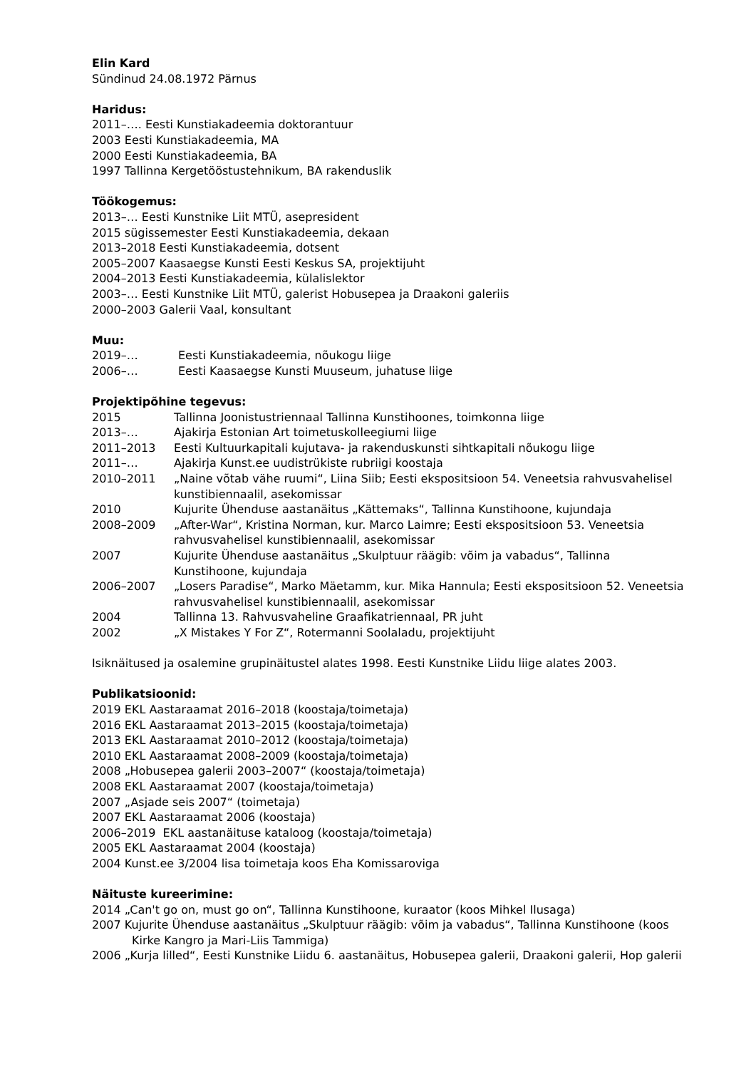Elin Kard
Sündinud 24.08.1972 Pärnus
Haridus:
2011–…. Eesti Kunstiakadeemia doktorantuur
2003 Eesti Kunstiakadeemia, MA
2000 Eesti Kunstiakadeemia, BA
1997 Tallinna Kergetööstustehnikum, BA rakenduslik
Töökogemus:
2013–… Eesti Kunstnike Liit MTÜ, asepresident
2015 sügissemester Eesti Kunstiakadeemia, dekaan
2013–2018 Eesti Kunstiakadeemia, dotsent
2005–2007 Kaasaegse Kunsti Eesti Keskus SA, projektijuht
2004–2013 Eesti Kunstiakadeemia, külalislektor
2003–… Eesti Kunstnike Liit MTÜ, galerist Hobusepea ja Draakoni galeriis
2000–2003 Galerii Vaal, konsultant
Muu:
2019–… Eesti Kunstiakadeemia, nõukogu liige
2006–… Eesti Kaasaegse Kunsti Muuseum, juhatuse liige
Projektipõhine tegevus:
2015 Tallinna Joonistustriennaal Tallinna Kunstihoones, toimkonna liige
2013–… Ajakirja Estonian Art toimetuskolleegiumi liige
2011–2013 Eesti Kultuurkapitali kujutava- ja rakenduskunsti sihtkapitali nõukogu liige
2011–… Ajakirja Kunst.ee uudistrükiste rubriigi koostaja
2010–2011 „Naine võtab vähe ruumi“, Liina Siib; Eesti ekspositsioon 54. Veneetsia rahvusvahelisel kunstibiennaalil, asekomissar
2010 Kujurite Ühenduse aastanäitus „Kättemaks“, Tallinna Kunstihoone, kujundaja
2008–2009 „After-War“, Kristina Norman, kur. Marco Laimre; Eesti ekspositsioon 53. Veneetsia rahvusvahelisel kunstibiennaalil, asekomissar
2007 Kujurite Ühenduse aastanäitus „Skulptuur räägib: võim ja vabadus“, Tallinna Kunstihoone, kujundaja
2006–2007 „Losers Paradise“, Marko Mäetamm, kur. Mika Hannula; Eesti ekspositsioon 52. Veneetsia rahvusvahelisel kunstibiennaalil, asekomissar
2004 Tallinna 13. Rahvusvaheline Graafikatriennaal, PR juht
2002 „X Mistakes Y For Z“, Rotermanni Soolaladu, projektijuht
Isiknäitused ja osalemine grupinäitustel alates 1998. Eesti Kunstnike Liidu liige alates 2003.
Publikatsioonid:
2019 EKL Aastaraamat 2016–2018 (koostaja/toimetaja)
2016 EKL Aastaraamat 2013–2015 (koostaja/toimetaja)
2013 EKL Aastaraamat 2010–2012 (koostaja/toimetaja)
2010 EKL Aastaraamat 2008–2009 (koostaja/toimetaja)
2008 „Hobusepea galerii 2003–2007“ (koostaja/toimetaja)
2008 EKL Aastaraamat 2007 (koostaja/toimetaja)
2007 „Asjade seis 2007“ (toimetaja)
2007 EKL Aastaraamat 2006 (koostaja)
2006–2019 EKL aastanäituse kataloog (koostaja/toimetaja)
2005 EKL Aastaraamat 2004 (koostaja)
2004 Kunst.ee 3/2004 lisa toimetaja koos Eha Komissaroviga
Näituste kureerimine:
2014 „Can't go on, must go on“, Tallinna Kunstihoone, kuraator (koos Mihkel Ilusaga)
2007 Kujurite Ühenduse aastanäitus „Skulptuur räägib: võim ja vabadus“, Tallinna Kunstihoone (koos Kirke Kangro ja Mari-Liis Tammiga)
2006 „Kurja lilled“, Eesti Kunstnike Liidu 6. aastanäitus, Hobusepea galerii, Draakoni galerii, Hop galerii